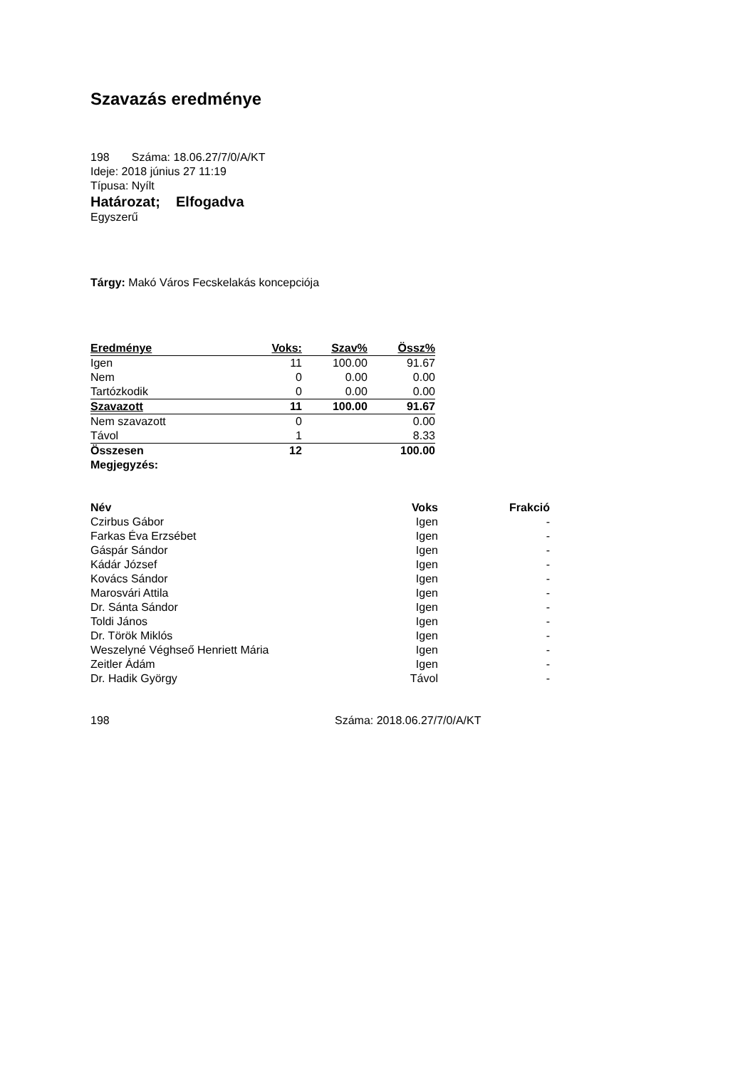Szavazás eredménye
198 Száma: 18.06.27/7/0/A/KT
Ideje: 2018 június 27 11:19
Típusa: Nyílt
Határozat; Elfogadva
Egyszerű
Tárgy: Makó Város Fecskelakás koncepciója
| Eredménye | Voks: | Szav% | Össz% |
| --- | --- | --- | --- |
| Igen | 11 | 100.00 | 91.67 |
| Nem | 0 | 0.00 | 0.00 |
| Tartózkodik | 0 | 0.00 | 0.00 |
| Szavazott | 11 | 100.00 | 91.67 |
| Nem szavazott | 0 | | 0.00 |
| Távol | 1 | | 8.33 |
| Összesen | 12 | | 100.00 |
| Megjegyzés: | | | |
| Név | Voks | Frakció |
| --- | --- | --- |
| Czirbus Gábor | Igen | - |
| Farkas Éva Erzsébet | Igen | - |
| Gáspár Sándor | Igen | - |
| Kádár József | Igen | - |
| Kovács Sándor | Igen | - |
| Marosvári Attila | Igen | - |
| Dr. Sánta Sándor | Igen | - |
| Toldi János | Igen | - |
| Dr. Török Miklós | Igen | - |
| Weszelyné Véghseő Henriett Mária | Igen | - |
| Zeitler Ádám | Igen | - |
| Dr. Hadik György | Távol | - |
198 Száma: 2018.06.27/7/0/A/KT